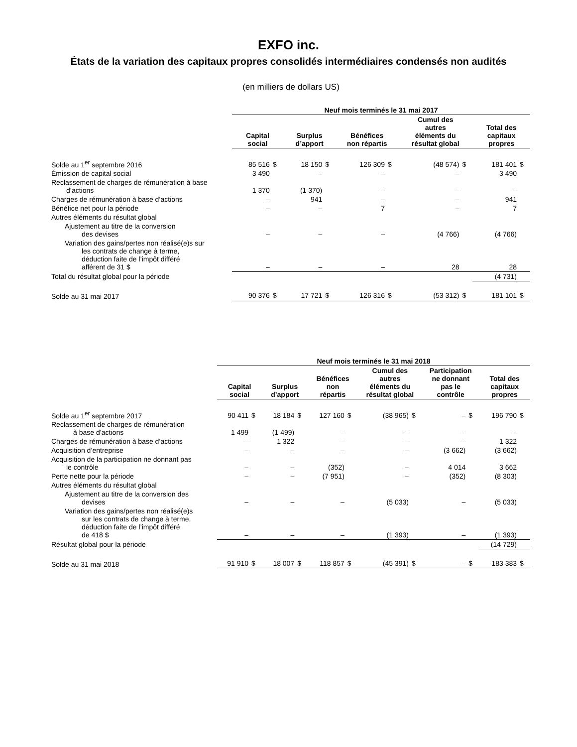EXFO inc.
États de la variation des capitaux propres consolidés intermédiaires condensés non audités
(en milliers de dollars US)
| | Neuf mois terminés le 31 mai 2017 | | | | | | | | | |
| --- | --- | --- | --- | --- | --- | --- | --- | --- | --- | --- |
| | Capital social | | Surplus d’apport | | Bénéfices non répartis | | Cumul des autres éléments du résultat global | | Total des capitaux propres | |
| Solde au 1<sup>er</sup> septembre 2016 | 85 516 | $ | 18 150 | $ | 126 309 | $ | (48 574) | $ | 181 401 | $ |
| Émission de capital social | 3 490 | | – | | – | | – | | 3 490 | |
| Reclassement de charges de rémunération à base d’actions | 1 370 | | (1 370) | | – | | – | | – | |
| Charges de rémunération à base d’actions | – | | 941 | | – | | – | | 941 | |
| Bénéfice net pour la période | – | | – | | 7 | | – | | 7 | |
| Autres éléments du résultat global | | | | | | | | | | |
| Ajustement au titre de la conversion des devises | – | | – | | – | | (4 766) | | (4 766) | |
| Variation des gains/pertes non réalisé(e)s sur les contrats de change à terme, déduction faite de l’impôt différé afférent de 31 $ | – | | – | | – | | 28 | | 28 | |
| Total du résultat global pour la période | | | | | | | | | (4 731) | |
| Solde au 31 mai 2017 | 90 376 | $ | 17 721 | $ | 126 316 | $ | (53 312) | $ | 181 101 | $ |
| | Neuf mois terminés le 31 mai 2018 | | | | | | | | | | | |
| --- | --- | --- | --- | --- | --- | --- | --- | --- | --- | --- | --- | --- |
| | Capital social | | Surplus d’apport | | Bénéfices non répartis | | Cumul des autres éléments du résultat global | | Participation ne donnant pas le contrôle | | Total des capitaux propres | |
| Solde au 1<sup>er</sup> septembre 2017 | 90 411 | $ | 18 184 | $ | 127 160 | $ | (38 965) | $ | – | $ | 196 790 | $ |
| Reclassement de charges de rémunération à base d’actions | 1 499 | | (1 499) | | – | | – | | – | | – | |
| Charges de rémunération à base d’actions | – | | 1 322 | | – | | – | | – | | 1 322 | |
| Acquisition d’entreprise | – | | – | | – | | – | | (3 662) | | (3 662) | |
| Acquisition de la participation ne donnant pas le contrôle | – | | – | | (352) | | – | | 4 014 | | 3 662 | |
| Perte nette pour la période | – | | – | | (7 951) | | – | | (352) | | (8 303) | |
| Autres éléments du résultat global | | | | | | | | | | | | |
| Ajustement au titre de la conversion des devises | – | | – | | – | | (5 033) | | – | | (5 033) | |
| Variation des gains/pertes non réalisé(e)s sur les contrats de change à terme, déduction faite de l’impôt différé de 418 $ | – | | – | | – | | (1 393) | | – | | (1 393) | |
| Résultat global pour la période | | | | | | | | | | | (14 729) | |
| Solde au 31 mai 2018 | 91 910 | $ | 18 007 | $ | 118 857 | $ | (45 391) | $ | – | $ | 183 383 | $ |